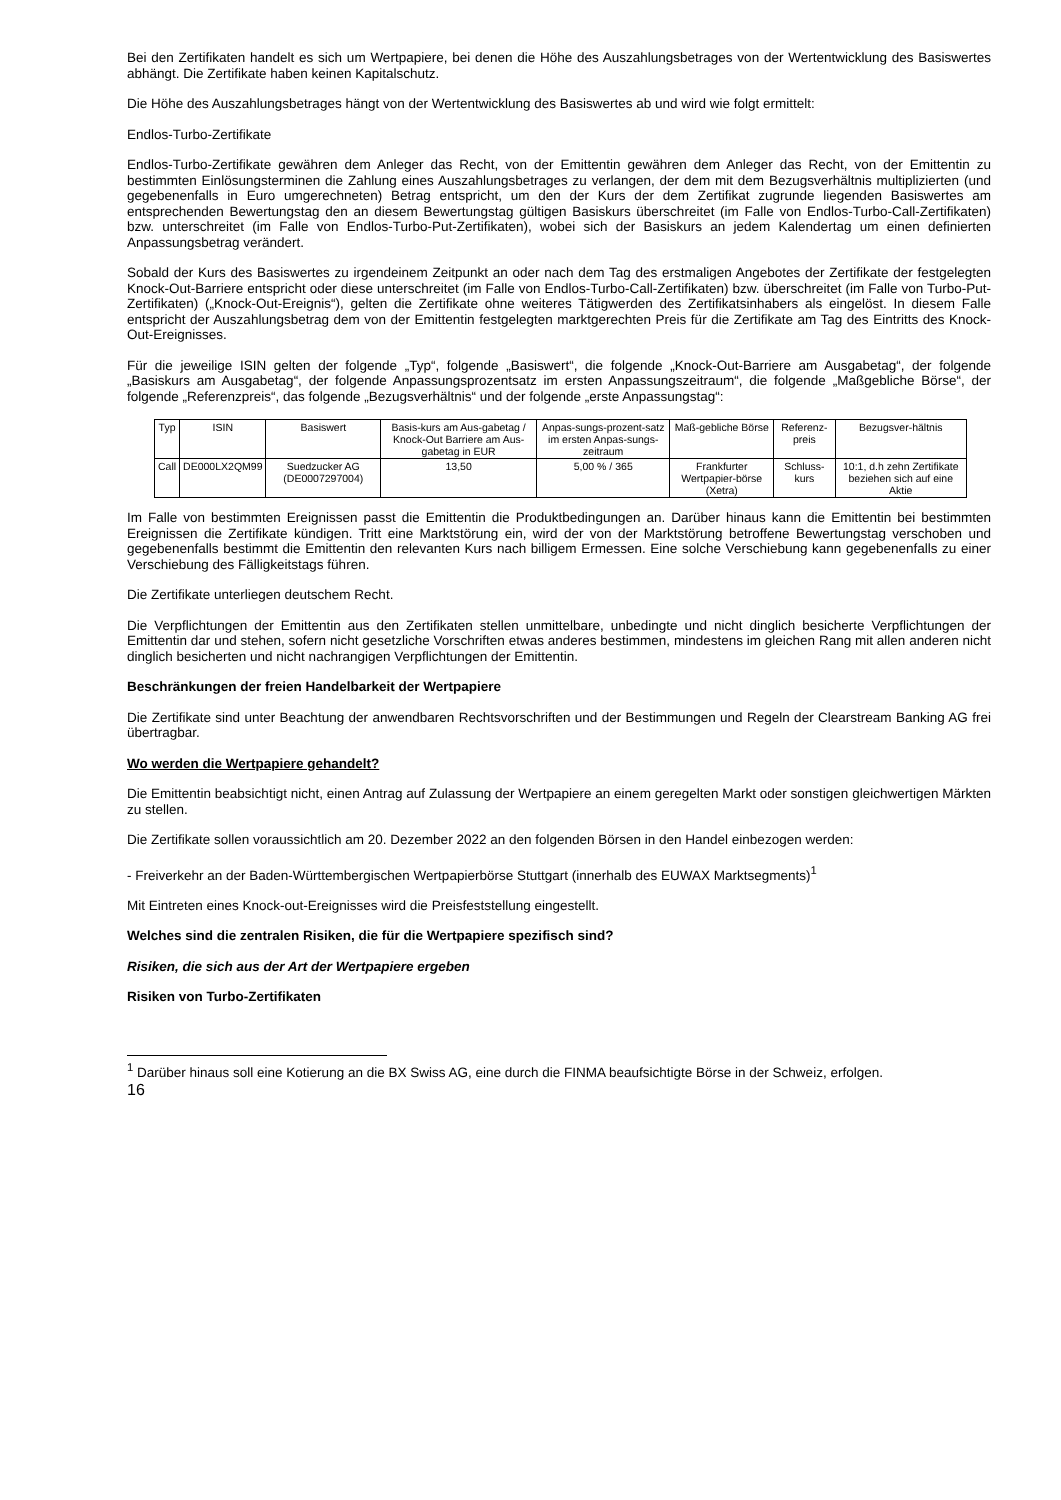Bei den Zertifikaten handelt es sich um Wertpapiere, bei denen die Höhe des Auszahlungsbetrages von der Wertentwicklung des Basiswertes abhängt. Die Zertifikate haben keinen Kapitalschutz.
Die Höhe des Auszahlungsbetrages hängt von der Wertentwicklung des Basiswertes ab und wird wie folgt ermittelt:
Endlos-Turbo-Zertifikate
Endlos-Turbo-Zertifikate gewähren dem Anleger das Recht, von der Emittentin gewähren dem Anleger das Recht, von der Emittentin zu bestimmten Einlösungsterminen die Zahlung eines Auszahlungsbetrages zu verlangen, der dem mit dem Bezugsverhältnis multiplizierten (und gegebenenfalls in Euro umgerechneten) Betrag entspricht, um den der Kurs der dem Zertifikat zugrunde liegenden Basiswertes am entsprechenden Bewertungstag den an diesem Bewertungstag gültigen Basiskurs überschreitet (im Falle von Endlos-Turbo-Call-Zertifikaten) bzw. unterschreitet (im Falle von Endlos-Turbo-Put-Zertifikaten), wobei sich der Basiskurs an jedem Kalendertag um einen definierten Anpassungsbetrag verändert.
Sobald der Kurs des Basiswertes zu irgendeinem Zeitpunkt an oder nach dem Tag des erstmaligen Angebotes der Zertifikate der festgelegten Knock-Out-Barriere entspricht oder diese unterschreitet (im Falle von Endlos-Turbo-Call-Zertifikaten) bzw. überschreitet (im Falle von Turbo-Put-Zertifikaten) („Knock-Out-Ereignis“), gelten die Zertifikate ohne weiteres Tätigwerden des Zertifikatsinhabers als eingelöst. In diesem Falle entspricht der Auszahlungsbetrag dem von der Emittentin festgelegten marktgerechten Preis für die Zertifikate am Tag des Eintritts des Knock-Out-Ereignisses.
Für die jeweilige ISIN gelten der folgende „Typ“, folgende „Basiswert“, die folgende „Knock-Out-Barriere am Ausgabetag“, der folgende „Basiskurs am Ausgabetag“, der folgende Anpassungsprozentsatz im ersten Anpassungszeitraum“, die folgende „Maßgebliche Börse“, der folgende „Referenzpreis“, das folgende „Bezugsverhältnis“ und der folgende „erste Anpassungstag“:
| Typ | ISIN | Basiswert | Basis-kurs am Aus-gabetag / Knock-Out Barriere am Aus-gabetag in EUR | Anpas-sungs-prozent-satz im ersten Anpas-sungs-zeitraum | Maß-gebliche Börse | Referenz-preis | Bezugsver-hältnis |
| Call | DE000LX2QM99 | Suedzucker AG (DE0007297004) | 13,50 | 5,00 % / 365 | Frankfurter Wertpapier-börse (Xetra) | Schluss-kurs | 10:1, d.h zehn Zertifikate beziehen sich auf eine Aktie |
Im Falle von bestimmten Ereignissen passt die Emittentin die Produktbedingungen an. Darüber hinaus kann die Emittentin bei bestimmten Ereignissen die Zertifikate kündigen. Tritt eine Marktstörung ein, wird der von der Marktstörung betroffene Bewertungstag verschoben und gegebenenfalls bestimmt die Emittentin den relevanten Kurs nach billigem Ermessen. Eine solche Verschiebung kann gegebenenfalls zu einer Verschiebung des Fälligkeitstags führen.
Die Zertifikate unterliegen deutschem Recht.
Die Verpflichtungen der Emittentin aus den Zertifikaten stellen unmittelbare, unbedingte und nicht dinglich besicherte Verpflichtungen der Emittentin dar und stehen, sofern nicht gesetzliche Vorschriften etwas anderes bestimmen, mindestens im gleichen Rang mit allen anderen nicht dinglich besicherten und nicht nachrangigen Verpflichtungen der Emittentin.
Beschränkungen der freien Handelbarkeit der Wertpapiere
Die Zertifikate sind unter Beachtung der anwendbaren Rechtsvorschriften und der Bestimmungen und Regeln der Clearstream Banking AG frei übertragbar.
Wo werden die Wertpapiere gehandelt?
Die Emittentin beabsichtigt nicht, einen Antrag auf Zulassung der Wertpapiere an einem geregelten Markt oder sonstigen gleichwertigen Märkten zu stellen.
Die Zertifikate sollen voraussichtlich am 20. Dezember 2022 an den folgenden Börsen in den Handel einbezogen werden:
- Freiverkehr an der Baden-Württembergischen Wertpapierbörse Stuttgart (innerhalb des EUWAX Marktsegments)<sup>1</sup>
Mit Eintreten eines Knock-out-Ereignisses wird die Preisfeststellung eingestellt.
Welches sind die zentralen Risiken, die für die Wertpapiere spezifisch sind?
Risiken, die sich aus der Art der Wertpapiere ergeben
Risiken von Turbo-Zertifikaten
<sup>1</sup> Darüber hinaus soll eine Kotierung an die BX Swiss AG, eine durch die FINMA beaufsichtigte Börse in der Schweiz, erfolgen.
16